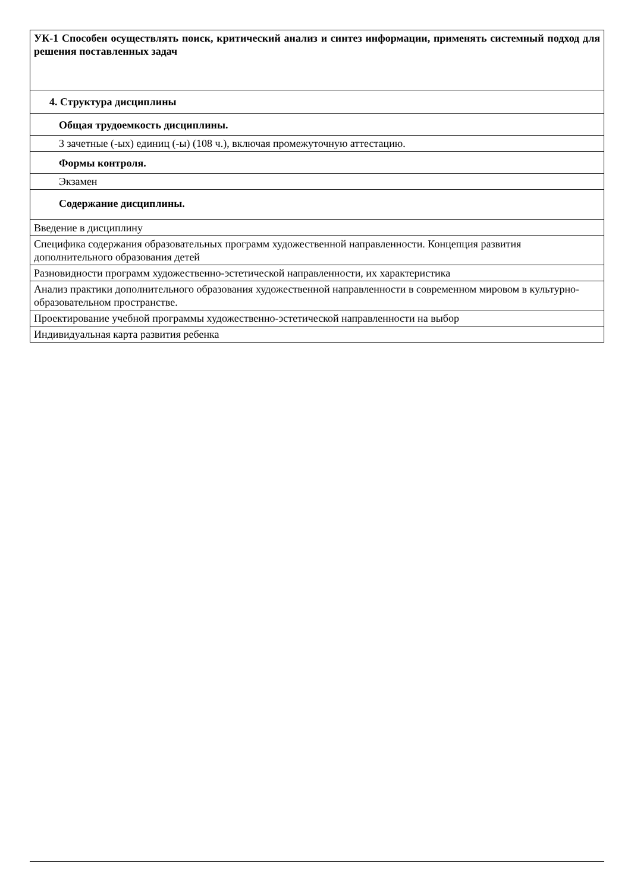| УК-1 Способен осуществлять поиск, критический анализ и синтез информации, применять системный подход для решения поставленных задач |
| 4. Структура дисциплины |
| Общая трудоемкость дисциплины. |
| 3 зачетные (-ых) единиц (-ы) (108 ч.), включая промежуточную аттестацию. |
| Формы контроля. |
| Экзамен |
| Содержание дисциплины. |
| Введение в дисциплину |
| Специфика содержания образовательных программ художественной направленности. Концепция развития дополнительного образования детей |
| Разновидности программ художественно-эстетической направленности, их характеристика |
| Анализ практики дополнительного образования художественной направленности в современном мировом в культурно-образовательном пространстве. |
| Проектирование учебной программы художественно-эстетической направленности на выбор |
| Индивидуальная карта развития ребенка |